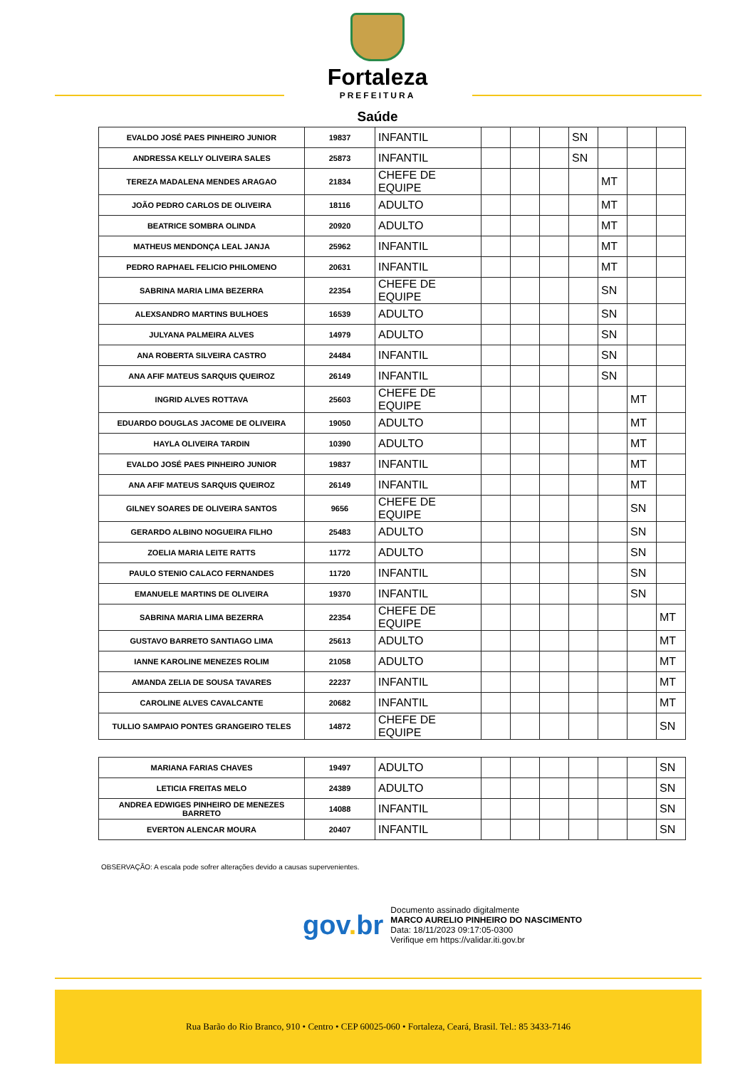Fortaleza
PREFEITURA
Saúde
| EVALDO JOSÉ PAES PINHEIRO JUNIOR | 19837 | INFANTIL | | | | SN | | | |
| ANDRESSA KELLY OLIVEIRA SALES | 25873 | INFANTIL | | | | SN | | | |
| TEREZA MADALENA MENDES ARAGAO | 21834 | CHEFE DE EQUIPE | | | | | MT | | |
| JOÃO PEDRO CARLOS DE OLIVEIRA | 18116 | ADULTO | | | | | MT | | |
| BEATRICE SOMBRA OLINDA | 20920 | ADULTO | | | | | MT | | |
| MATHEUS MENDONÇA LEAL JANJA | 25962 | INFANTIL | | | | | MT | | |
| PEDRO RAPHAEL FELICIO PHILOMENO | 20631 | INFANTIL | | | | | MT | | |
| SABRINA MARIA LIMA BEZERRA | 22354 | CHEFE DE EQUIPE | | | | | SN | | |
| ALEXSANDRO MARTINS BULHOES | 16539 | ADULTO | | | | | SN | | |
| JULYANA PALMEIRA ALVES | 14979 | ADULTO | | | | | SN | | |
| ANA ROBERTA SILVEIRA CASTRO | 24484 | INFANTIL | | | | | SN | | |
| ANA AFIF MATEUS SARQUIS QUEIROZ | 26149 | INFANTIL | | | | | SN | | |
| INGRID ALVES ROTTAVA | 25603 | CHEFE DE EQUIPE | | | | | | MT | |
| EDUARDO DOUGLAS JACOME DE OLIVEIRA | 19050 | ADULTO | | | | | | MT | |
| HAYLA OLIVEIRA TARDIN | 10390 | ADULTO | | | | | | MT | |
| EVALDO JOSÉ PAES PINHEIRO JUNIOR | 19837 | INFANTIL | | | | | | MT | |
| ANA AFIF MATEUS SARQUIS QUEIROZ | 26149 | INFANTIL | | | | | | MT | |
| GILNEY SOARES DE OLIVEIRA SANTOS | 9656 | CHEFE DE EQUIPE | | | | | | SN | |
| GERARDO ALBINO NOGUEIRA FILHO | 25483 | ADULTO | | | | | | SN | |
| ZOELIA MARIA LEITE RATTS | 11772 | ADULTO | | | | | | SN | |
| PAULO STENIO CALACO FERNANDES | 11720 | INFANTIL | | | | | | SN | |
| EMANUELE MARTINS DE OLIVEIRA | 19370 | INFANTIL | | | | | | SN | |
| SABRINA MARIA LIMA BEZERRA | 22354 | CHEFE DE EQUIPE | | | | | | | MT |
| GUSTAVO BARRETO SANTIAGO LIMA | 25613 | ADULTO | | | | | | | MT |
| IANNE KAROLINE MENEZES ROLIM | 21058 | ADULTO | | | | | | | MT |
| AMANDA ZELIA DE SOUSA TAVARES | 22237 | INFANTIL | | | | | | | MT |
| CAROLINE ALVES CAVALCANTE | 20682 | INFANTIL | | | | | | | MT |
| TULLIO SAMPAIO PONTES GRANGEIRO TELES | 14872 | CHEFE DE EQUIPE | | | | | | | SN |
| MARIANA FARIAS CHAVES | 19497 | ADULTO | | | | | | | SN |
| LETICIA FREITAS MELO | 24389 | ADULTO | | | | | | | SN |
| ANDREA EDWIGES PINHEIRO DE MENEZES BARRETO | 14088 | INFANTIL | | | | | | | SN |
| EVERTON ALENCAR MOURA | 20407 | INFANTIL | | | | | | | SN |
OBSERVAÇÃO: A escala pode sofrer alterações devido a causas supervenientes.
gov. br
Documento assinado digitalmente
MARCO AURELIO PINHEIRO DO NASCIMENTO
Data: 18/11/2023 09:17:05-0300
Verifique em https://validar.iti.gov.br
Rua Barão do Rio Branco, 910 • Centro • CEP 60025-060 • Fortaleza, Ceará, Brasil. Tel.: 85 3433-7146